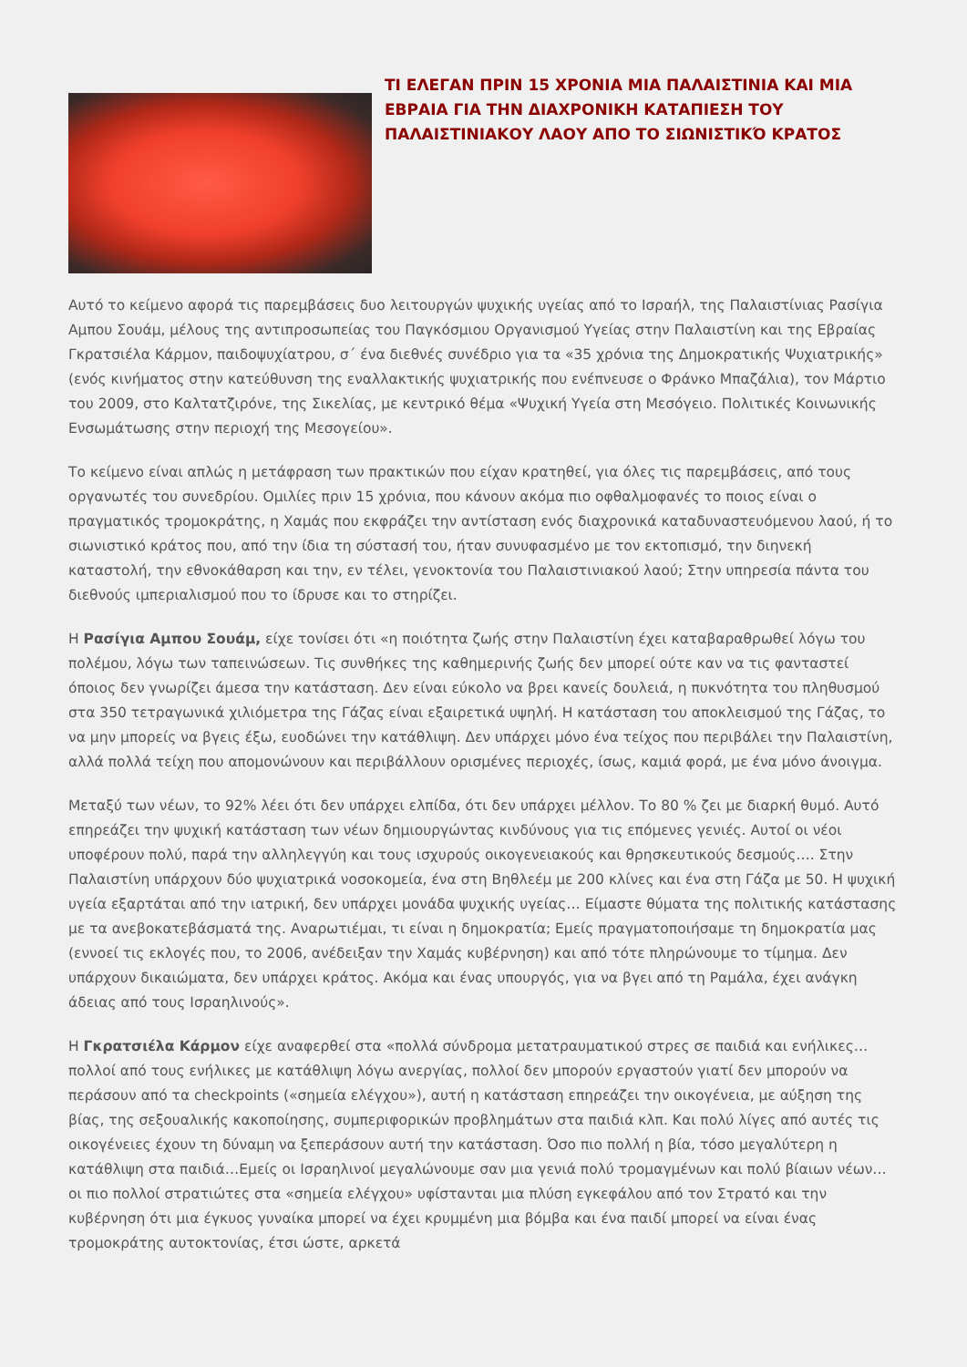ΤΙ ΕΛΕΓΑΝ ΠΡΙΝ 15 ΧΡΟΝΙΑ ΜΙΑ ΠΑΛΑΙΣΤΙΝΙΑ ΚΑΙ ΜΙΑ ΕΒΡΑΙΑ ΓΙΑ ΤΗΝ ΔΙΑΧΡΟΝΙΚΗ ΚΑΤΑΠΙΕΣΗ ΤΟΥ ΠΑΛΑΙΣΤΙΝΙΑΚΟΥ ΛΑΟΥ ΑΠΟ ΤΟ ΣΙΩΝΙΣΤΙΚΌ ΚΡΑΤΟΣ
Αυτό το κείμενο αφορά τις παρεμβάσεις δυο λειτουργών ψυχικής υγείας από το Ισραήλ, της Παλαιστίνιας Ρασίγια Αμπου Σουάμ, μέλους της αντιπροσωπείας του Παγκόσμιου Οργανισμού Υγείας στην Παλαιστίνη και της Εβραίας Γκρατσιέλα Κάρμον, παιδοψυχίατρου, σ΄ ένα διεθνές συνέδριο για τα «35 χρόνια της Δημοκρατικής Ψυχιατρικής» (ενός κινήματος στην κατεύθυνση της εναλλακτικής ψυχιατρικής που ενέπνευσε ο Φράνκο Μπαζάλια), τον Μάρτιο του 2009, στο Καλτατζιρόνε, της Σικελίας, με κεντρικό θέμα «Ψυχική Υγεία στη Μεσόγειο. Πολιτικές Κοινωνικής Ενσωμάτωσης στην περιοχή της Μεσογείου».
Το κείμενο είναι απλώς η μετάφραση των πρακτικών που είχαν κρατηθεί, για όλες τις παρεμβάσεις, από τους οργανωτές του συνεδρίου. Ομιλίες πριν 15 χρόνια, που κάνουν ακόμα πιο οφθαλμοφανές το ποιος είναι ο πραγματικός τρομοκράτης, η Χαμάς που εκφράζει την αντίσταση ενός διαχρονικά καταδυναστευόμενου λαού, ή το σιωνιστικό κράτος που, από την ίδια τη σύστασή του, ήταν συνυφασμένο με τον εκτοπισμό, την διηνεκή καταστολή, την εθνοκάθαρση και την, εν τέλει, γενοκτονία του Παλαιστινιακού λαού; Στην υπηρεσία πάντα του διεθνούς ιμπεριαλισμού που το ίδρυσε και το στηρίζει.
Η Ρασίγια Αμπου Σουάμ, είχε τονίσει ότι «η ποιότητα ζωής στην Παλαιστίνη έχει καταβαραθρωθεί λόγω του πολέμου, λόγω των ταπεινώσεων. Τις συνθήκες της καθημερινής ζωής δεν μπορεί ούτε καν να τις φανταστεί όποιος δεν γνωρίζει άμεσα την κατάσταση. Δεν είναι εύκολο να βρει κανείς δουλειά, η πυκνότητα του πληθυσμού στα 350 τετραγωνικά χιλιόμετρα της Γάζας είναι εξαιρετικά υψηλή. Η κατάσταση του αποκλεισμού της Γάζας, το να μην μπορείς να βγεις έξω, ευοδώνει την κατάθλιψη. Δεν υπάρχει μόνο ένα τείχος που περιβάλει την Παλαιστίνη, αλλά πολλά τείχη που απομονώνουν και περιβάλλουν ορισμένες περιοχές, ίσως, καμιά φορά, με ένα μόνο άνοιγμα.
Μεταξύ των νέων, το 92% λέει ότι δεν υπάρχει ελπίδα, ότι δεν υπάρχει μέλλον. Το 80 % ζει με διαρκή θυμό. Αυτό επηρεάζει την ψυχική κατάσταση των νέων δημιουργώντας κινδύνους για τις επόμενες γενιές. Αυτοί οι νέοι υποφέρουν πολύ, παρά την αλληλεγγύη και τους ισχυρούς οικογενειακούς και θρησκευτικούς δεσμούς…. Στην Παλαιστίνη υπάρχουν δύο ψυχιατρικά νοσοκομεία, ένα στη Βηθλεέμ με 200 κλίνες και ένα στη Γάζα με 50. Η ψυχική υγεία εξαρτάται από την ιατρική, δεν υπάρχει μονάδα ψυχικής υγείας… Είμαστε θύματα της πολιτικής κατάστασης με τα ανεβοκατεβάσματά της. Αναρωτιέμαι, τι είναι η δημοκρατία; Εμείς πραγματοποιήσαμε τη δημοκρατία μας (εννοεί τις εκλογές που, το 2006, ανέδειξαν την Χαμάς κυβέρνηση) και από τότε πληρώνουμε το τίμημα. Δεν υπάρχουν δικαιώματα, δεν υπάρχει κράτος. Ακόμα και ένας υπουργός, για να βγει από τη Ραμάλα, έχει ανάγκη άδειας από τους Ισραηλινούς».
Η Γκρατσιέλα Κάρμον είχε αναφερθεί στα «πολλά σύνδρομα μετατραυματικού στρες σε παιδιά και ενήλικες… πολλοί από τους ενήλικες με κατάθλιψη λόγω ανεργίας, πολλοί δεν μπορούν εργαστούν γιατί δεν μπορούν να περάσουν από τα checkpoints («σημεία ελέγχου»), αυτή η κατάσταση επηρεάζει την οικογένεια, με αύξηση της βίας, της σεξουαλικής κακοποίησης, συμπεριφορικών προβλημάτων στα παιδιά κλπ. Και πολύ λίγες από αυτές τις οικογένειες έχουν τη δύναμη να ξεπεράσουν αυτή την κατάσταση. Όσο πιο πολλή η βία, τόσο μεγαλύτερη η κατάθλιψη στα παιδιά…Εμείς οι Ισραηλινοί μεγαλώνουμε σαν μια γενιά πολύ τρομαγμένων και πολύ βίαιων νέων…οι πιο πολλοί στρατιώτες στα «σημεία ελέγχου» υφίστανται μια πλύση εγκεφάλου από τον Στρατό και την κυβέρνηση ότι μια έγκυος γυναίκα μπορεί να έχει κρυμμένη μια βόμβα και ένα παιδί μπορεί να είναι ένας τρομοκράτης αυτοκτονίας, έτσι ώστε, αρκετά